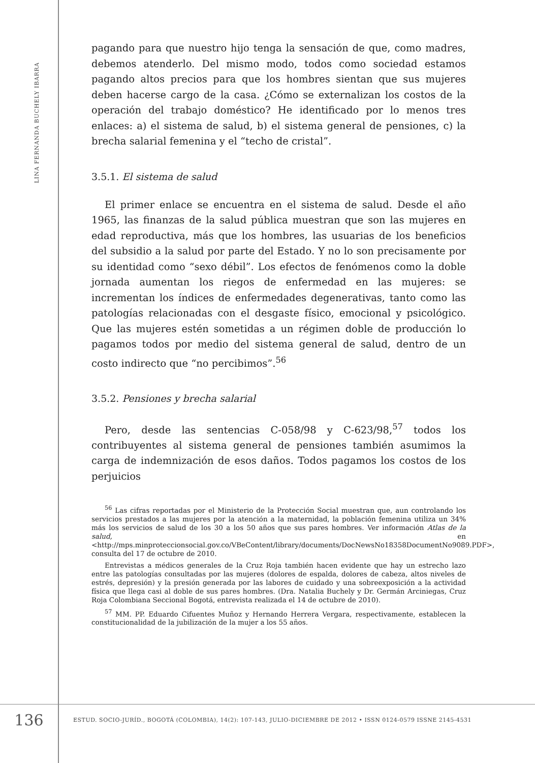LINA FERNANDA BUCHELY IBARRA
pagando para que nuestro hijo tenga la sensación de que, como madres, debemos atenderlo. Del mismo modo, todos como sociedad estamos pagando altos precios para que los hombres sientan que sus mujeres deben hacerse cargo de la casa. ¿Cómo se externalizan los costos de la operación del trabajo doméstico? He identificado por lo menos tres enlaces: a) el sistema de salud, b) el sistema general de pensiones, c) la brecha salarial femenina y el “techo de cristal”.
3.5.1. El sistema de salud
El primer enlace se encuentra en el sistema de salud. Desde el año 1965, las finanzas de la salud pública muestran que son las mujeres en edad reproductiva, más que los hombres, las usuarias de los beneficios del subsidio a la salud por parte del Estado. Y no lo son precisamente por su identidad como “sexo débil”. Los efectos de fenómenos como la doble jornada aumentan los riegos de enfermedad en las mujeres: se incrementan los índices de enfermedades degenerativas, tanto como las patologías relacionadas con el desgaste físico, emocional y psicológico. Que las mujeres estén sometidas a un régimen doble de producción lo pagamos todos por medio del sistema general de salud, dentro de un costo indirecto que “no percibimos”.<sup>56</sup>
3.5.2. Pensiones y brecha salarial
Pero, desde las sentencias C-058/98 y C-623/98,<sup>57</sup> todos los contribuyentes al sistema general de pensiones también asumimos la carga de indemnización de esos daños. Todos pagamos los costos de los perjuicios
<sup>56</sup> Las cifras reportadas por el Ministerio de la Protección Social muestran que, aun controlando los servicios prestados a las mujeres por la atención a la maternidad, la población femenina utiliza un 34% más los servicios de salud de los 30 a los 50 años que sus pares hombres. Ver información Atlas de la salud, en <http://mps.minproteccionsocial.gov.co/VBeContent/library/documents/DocNewsNo18358DocumentNo9089.PDF>, consulta del 17 de octubre de 2010.
Entrevistas a médicos generales de la Cruz Roja también hacen evidente que hay un estrecho lazo entre las patologías consultadas por las mujeres (dolores de espalda, dolores de cabeza, altos niveles de estrés, depresión) y la presión generada por las labores de cuidado y una sobreexposición a la actividad física que llega casi al doble de sus pares hombres. (Dra. Natalia Buchely y Dr. Germán Arciniegas, Cruz Roja Colombiana Seccional Bogotá, entrevista realizada el 14 de octubre de 2010).
<sup>57</sup> MM. PP. Eduardo Cifuentes Muñoz y Hernando Herrera Vergara, respectivamente, establecen la constitucionalidad de la jubilización de la mujer a los 55 años.
136
ESTUD. SOCIO-JURÍD., BOGOTÁ (COLOMBIA), 14(2): 107-143, JULIO-DICIEMBRE DE 2012 • ISSN 0124-0579 ISSNE 2145-4531